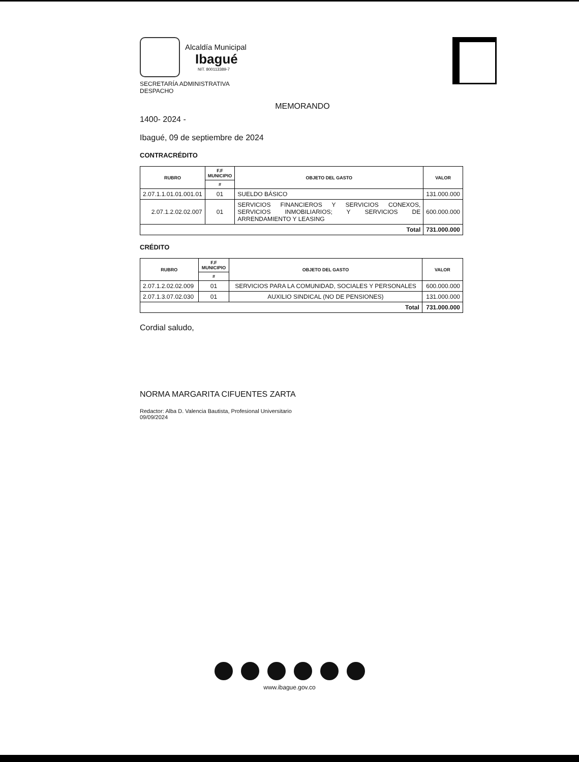Alcaldía Municipal
Ibagué
NIT. 800113389-7
SECRETARÍA ADMINISTRATIVA
DESPACHO
MEMORANDO
1400- 2024 -
Ibagué, 09 de septiembre de 2024
CONTRACRÉDITO
| RUBRO | F.F MUNICIPIO | OBJETO DEL GASTO | VALOR |
| --- | --- | --- | --- |
| | # | | |
| 2.07.1.1.01.01.001.01 | 01 | SUELDO BÁSICO | 131.000.000 |
| 2.07.1.2.02.02.007 | 01 | SERVICIOS FINANCIEROS Y SERVICIOS CONEXOS, SERVICIOS INMOBILIARIOS; Y SERVICIOS DE ARRENDAMIENTO Y LEASING | 600.000.000 |
| Total | | | 731.000.000 |
CRÉDITO
| RUBRO | F.F MUNICIPIO | OBJETO DEL GASTO | VALOR |
| --- | --- | --- | --- |
| | # | | |
| 2.07.1.2.02.02.009 | 01 | SERVICIOS PARA LA COMUNIDAD, SOCIALES Y PERSONALES | 600.000.000 |
| 2.07.1.3.07.02.030 | 01 | AUXILIO SINDICAL (NO DE PENSIONES) | 131.000.000 |
| Total | | | 731.000.000 |
Cordial saludo,
NORMA MARGARITA CIFUENTES ZARTA
Redactor: Alba D. Valencia Bautista, Profesional Universitario
09/09/2024
www.ibague.gov.co